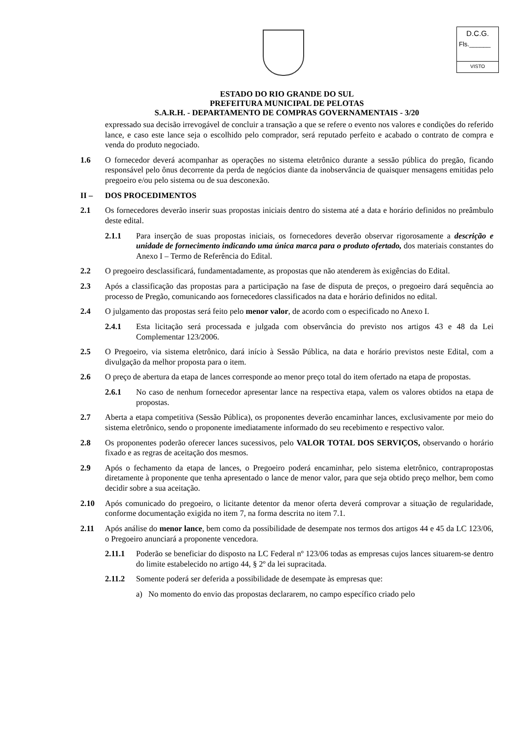D.C.G.
Fls.______
VISTO
ESTADO DO RIO GRANDE DO SUL
PREFEITURA MUNICIPAL DE PELOTAS
S.A.R.H. - DEPARTAMENTO DE COMPRAS GOVERNAMENTAIS - 3/20
expressado sua decisão irrevogável de concluir a transação a que se refere o evento nos valores e condições do referido lance, e caso este lance seja o escolhido pelo comprador, será reputado perfeito e acabado o contrato de compra e venda do produto negociado.
1.6 O fornecedor deverá acompanhar as operações no sistema eletrônico durante a sessão pública do pregão, ficando responsável pelo ônus decorrente da perda de negócios diante da inobservância de quaisquer mensagens emitidas pelo pregoeiro e/ou pelo sistema ou de sua desconexão.
II – DOS PROCEDIMENTOS
2.1 Os fornecedores deverão inserir suas propostas iniciais dentro do sistema até a data e horário definidos no preâmbulo deste edital.
2.1.1 Para inserção de suas propostas iniciais, os fornecedores deverão observar rigorosamente a descrição e unidade de fornecimento indicando uma única marca para o produto ofertado, dos materiais constantes do Anexo I – Termo de Referência do Edital.
2.2 O pregoeiro desclassificará, fundamentadamente, as propostas que não atenderem às exigências do Edital.
2.3 Após a classificação das propostas para a participação na fase de disputa de preços, o pregoeiro dará sequência ao processo de Pregão, comunicando aos fornecedores classificados na data e horário definidos no edital.
2.4 O julgamento das propostas será feito pelo menor valor, de acordo com o especificado no Anexo I.
2.4.1 Esta licitação será processada e julgada com observância do previsto nos artigos 43 e 48 da Lei Complementar 123/2006.
2.5 O Pregoeiro, via sistema eletrônico, dará início à Sessão Pública, na data e horário previstos neste Edital, com a divulgação da melhor proposta para o item.
2.6 O preço de abertura da etapa de lances corresponde ao menor preço total do item ofertado na etapa de propostas.
2.6.1 No caso de nenhum fornecedor apresentar lance na respectiva etapa, valem os valores obtidos na etapa de propostas.
2.7 Aberta a etapa competitiva (Sessão Pública), os proponentes deverão encaminhar lances, exclusivamente por meio do sistema eletrônico, sendo o proponente imediatamente informado do seu recebimento e respectivo valor.
2.8 Os proponentes poderão oferecer lances sucessivos, pelo VALOR TOTAL DOS SERVIÇOS, observando o horário fixado e as regras de aceitação dos mesmos.
2.9 Após o fechamento da etapa de lances, o Pregoeiro poderá encaminhar, pelo sistema eletrônico, contrapropostas diretamente à proponente que tenha apresentado o lance de menor valor, para que seja obtido preço melhor, bem como decidir sobre a sua aceitação.
2.10 Após comunicado do pregoeiro, o licitante detentor da menor oferta deverá comprovar a situação de regularidade, conforme documentação exigida no item 7, na forma descrita no item 7.1.
2.11 Após análise do menor lance, bem como da possibilidade de desempate nos termos dos artigos 44 e 45 da LC 123/06, o Pregoeiro anunciará a proponente vencedora.
2.11.1 Poderão se beneficiar do disposto na LC Federal nº 123/06 todas as empresas cujos lances situarem-se dentro do limite estabelecido no artigo 44, § 2º da lei supracitada.
2.11.2 Somente poderá ser deferida a possibilidade de desempate às empresas que:
a) No momento do envio das propostas declararem, no campo específico criado pelo